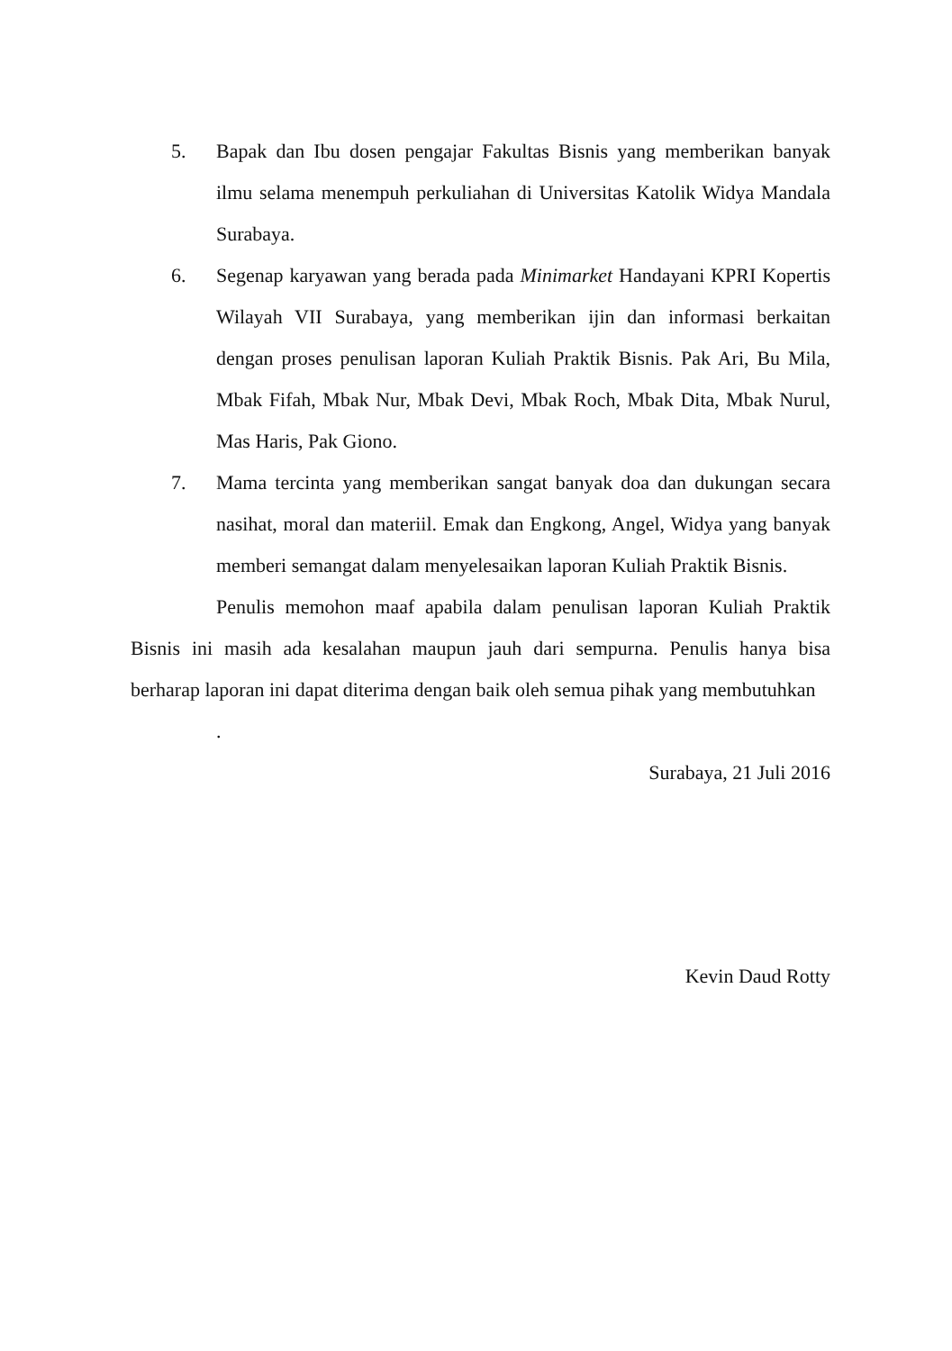5. Bapak dan Ibu dosen pengajar Fakultas Bisnis yang memberikan banyak ilmu selama menempuh perkuliahan di Universitas Katolik Widya Mandala Surabaya.
6. Segenap karyawan yang berada pada Minimarket Handayani KPRI Kopertis Wilayah VII Surabaya, yang memberikan ijin dan informasi berkaitan dengan proses penulisan laporan Kuliah Praktik Bisnis. Pak Ari, Bu Mila, Mbak Fifah, Mbak Nur, Mbak Devi, Mbak Roch, Mbak Dita, Mbak Nurul, Mas Haris, Pak Giono.
7. Mama tercinta yang memberikan sangat banyak doa dan dukungan secara nasihat, moral dan materiil. Emak dan Engkong, Angel, Widya yang banyak memberi semangat dalam menyelesaikan laporan Kuliah Praktik Bisnis.
Penulis memohon maaf apabila dalam penulisan laporan Kuliah Praktik Bisnis ini masih ada kesalahan maupun jauh dari sempurna. Penulis hanya bisa berharap laporan ini dapat diterima dengan baik oleh semua pihak yang membutuhkan
.
Surabaya, 21 Juli 2016
Kevin Daud Rotty